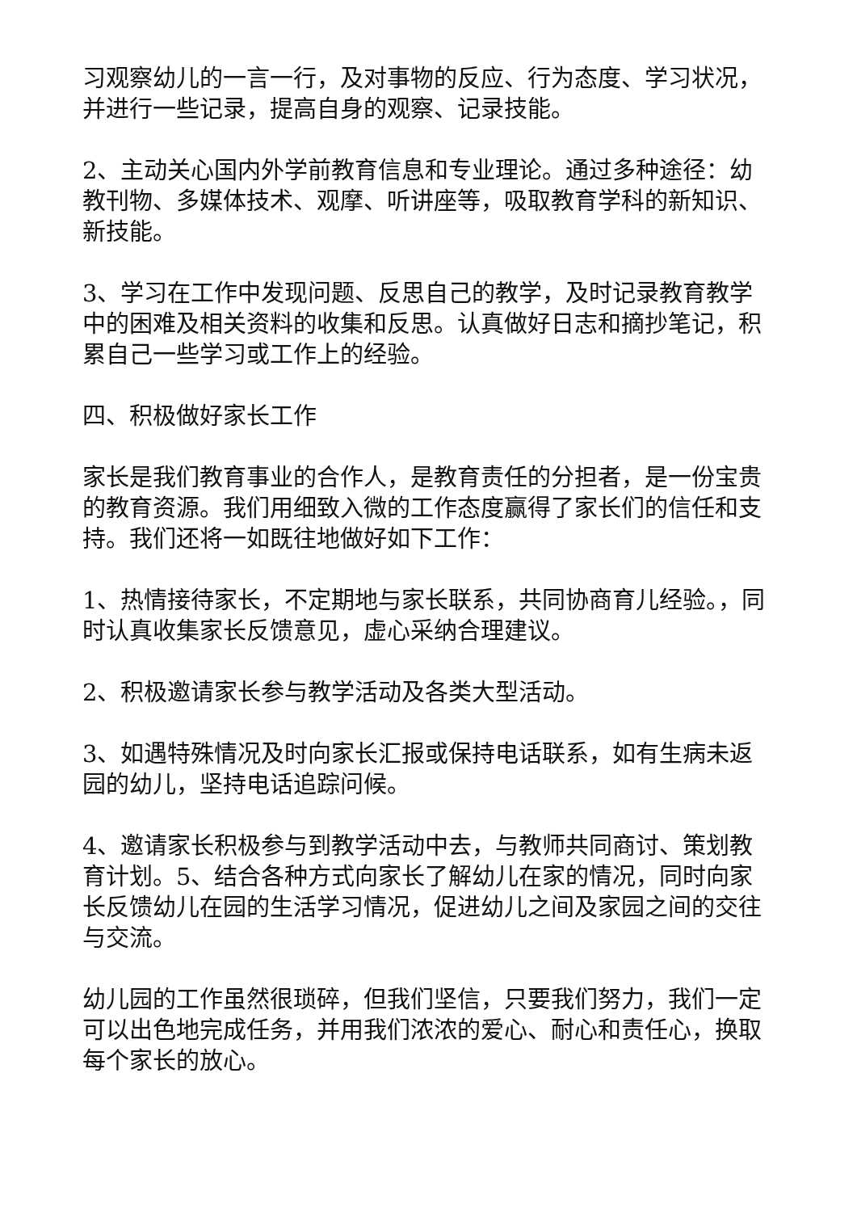习观察幼儿的一言一行，及对事物的反应、行为态度、学习状况，并进行一些记录，提高自身的观察、记录技能。
2、主动关心国内外学前教育信息和专业理论。通过多种途径：幼教刊物、多媒体技术、观摩、听讲座等，吸取教育学科的新知识、新技能。
3、学习在工作中发现问题、反思自己的教学，及时记录教育教学中的困难及相关资料的收集和反思。认真做好日志和摘抄笔记，积累自己一些学习或工作上的经验。
四、积极做好家长工作
家长是我们教育事业的合作人，是教育责任的分担者，是一份宝贵的教育资源。我们用细致入微的工作态度赢得了家长们的信任和支持。我们还将一如既往地做好如下工作：
1、热情接待家长，不定期地与家长联系，共同协商育儿经验。，同时认真收集家长反馈意见，虚心采纳合理建议。
2、积极邀请家长参与教学活动及各类大型活动。
3、如遇特殊情况及时向家长汇报或保持电话联系，如有生病未返园的幼儿，坚持电话追踪问候。
4、邀请家长积极参与到教学活动中去，与教师共同商讨、策划教育计划。5、结合各种方式向家长了解幼儿在家的情况，同时向家长反馈幼儿在园的生活学习情况，促进幼儿之间及家园之间的交往与交流。
幼儿园的工作虽然很琐碎，但我们坚信，只要我们努力，我们一定可以出色地完成任务，并用我们浓浓的爱心、耐心和责任心，换取每个家长的放心。